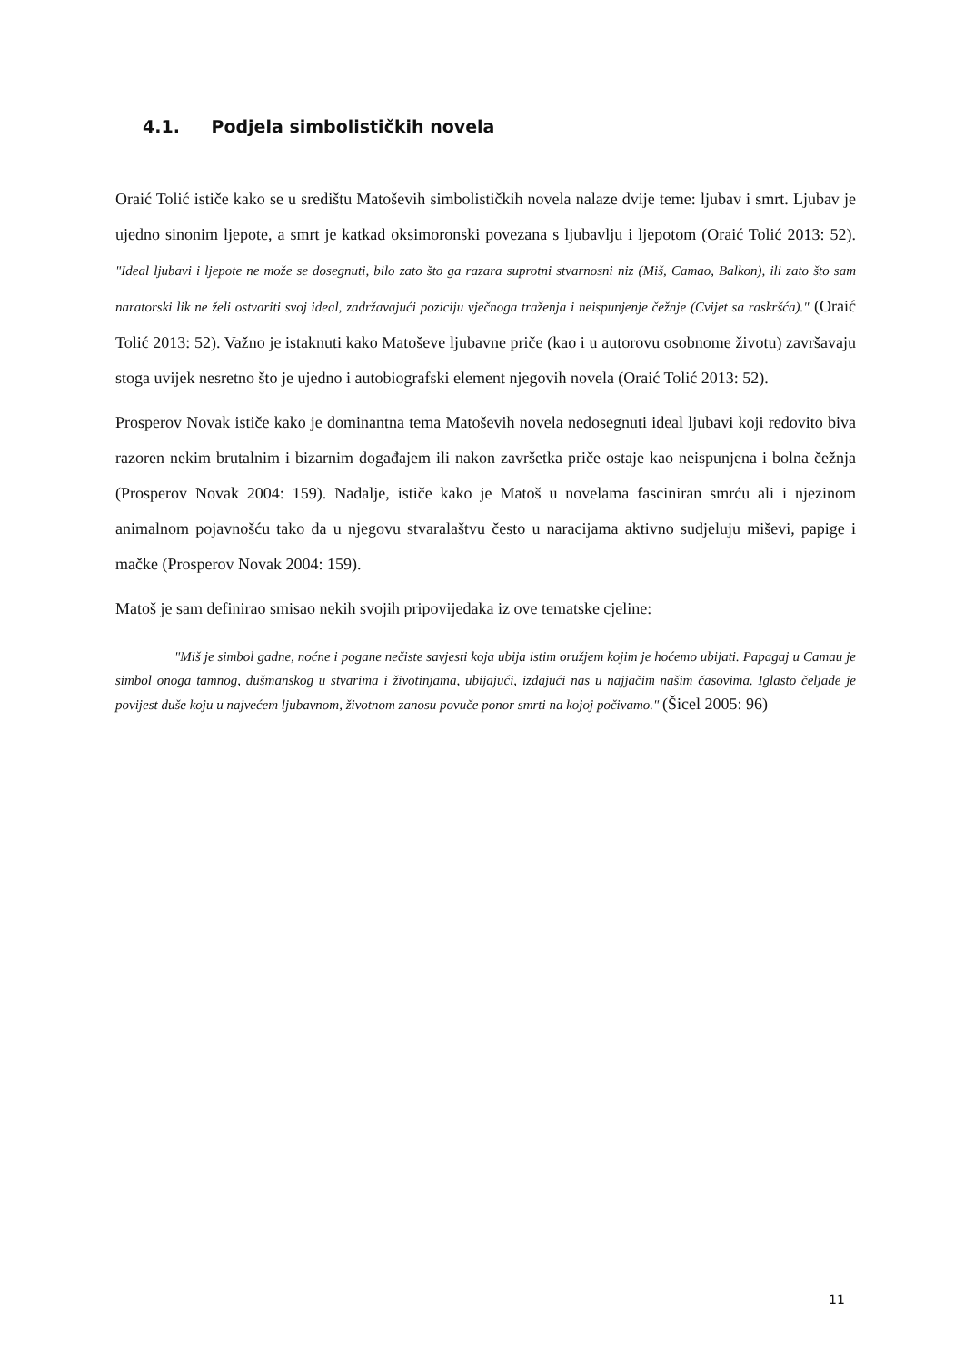4.1. Podjela simbolističkih novela
Oraić Tolić ističe kako se u središtu Matoševih simbolističkih novela nalaze dvije teme: ljubav i smrt. Ljubav je ujedno sinonim ljepote, a smrt je katkad oksimoronski povezana s ljubavlju i ljepotom (Oraić Tolić 2013: 52). "Ideal ljubavi i ljepote ne može se dosegnuti, bilo zato što ga razara suprotni stvarnosni niz (Miš, Camao, Balkon), ili zato što sam naratorski lik ne želi ostvariti svoj ideal, zadržavajući poziciju vječnoga traženja i neispunjenje čežnje (Cvijet sa raskršća)." (Oraić Tolić 2013: 52). Važno je istaknuti kako Matoševe ljubavne priče (kao i u autorovu osobnome životu) završavaju stoga uvijek nesretno što je ujedno i autobiografski element njegovih novela (Oraić Tolić 2013: 52).
Prosperov Novak ističe kako je dominantna tema Matoševih novela nedosegnuti ideal ljubavi koji redovito biva razoren nekim brutalnim i bizarnim događajem ili nakon završetka priče ostaje kao neispunjena i bolna čežnja (Prosperov Novak 2004: 159). Nadalje, ističe kako je Matoš u novelama fasciniran smrću ali i njezinom animalnom pojavnošću tako da u njegovu stvaralaštvu često u naracijama aktivno sudjeluju miševi, papige i mačke (Prosperov Novak 2004: 159).
Matoš je sam definirao smisao nekih svojih pripovijedaka iz ove tematske cjeline:
"Miš je simbol gadne, noćne i pogane nečiste savjesti koja ubija istim oružjem kojim je hoćemo ubijati. Papagaj u Camau je simbol onoga tamnog, dušmanskog u stvarima i životinjama, ubijajući, izdajući nas u najjačim našim časovima. Iglasto čeljade je povijest duše koju u najvećem ljubavnom, životnom zanosu povuče ponor smrti na kojoj počivamo." (Šicel 2005: 96)
11